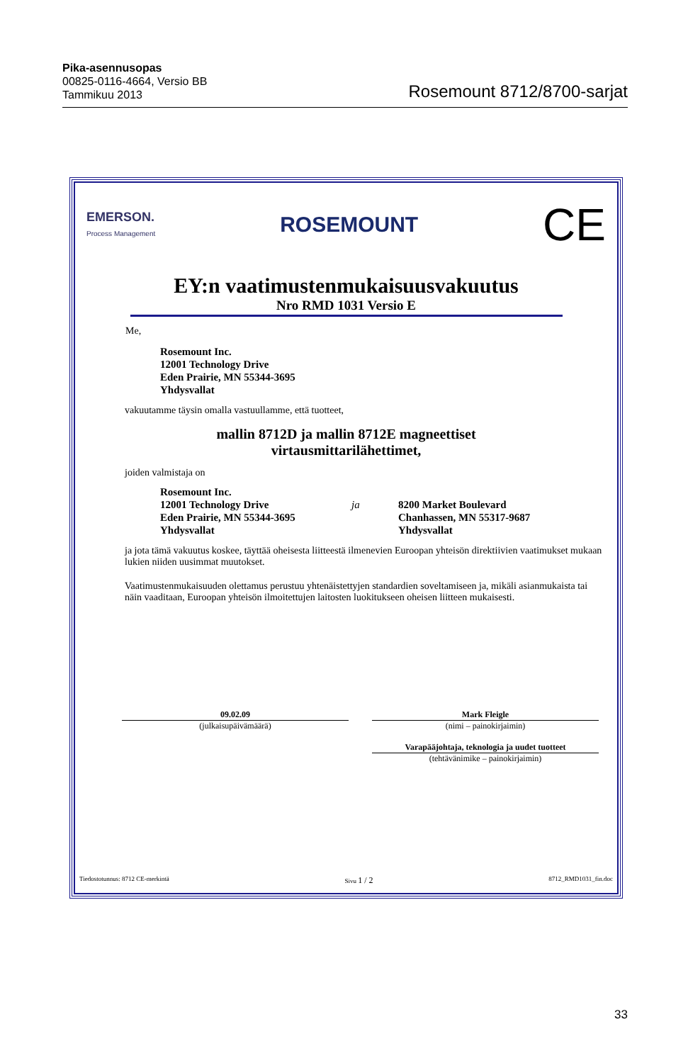Pika-asennusopas
00825-0116-4664, Versio BB
Tammikuu 2013
Rosemount 8712/8700-sarjat
EMERSON.
Process Management
ROSEMOUNT
CE
EY:n vaatimustenmukaisuusvakuutus
Nro RMD 1031 Versio E
Me,
Rosemount Inc.
12001 Technology Drive
Eden Prairie, MN 55344-3695
Yhdysvallat
vakuutamme täysin omalla vastuullamme, että tuotteet,
mallin 8712D ja mallin 8712E magneettiset
virtausmittarilähettimet,
joiden valmistaja on
Rosemount Inc.
12001 Technology Drive
Eden Prairie, MN 55344-3695
Yhdysvallat
ja
8200 Market Boulevard
Chanhassen, MN 55317-9687
Yhdysvallat
ja jota tämä vakuutus koskee, täyttää oheisesta liitteestä ilmenevien Euroopan yhteisön direktiivien vaatimukset mukaan lukien niiden uusimmat muutokset.
Vaatimustenmukaisuuden olettamus perustuu yhtenäistettyjen standardien soveltamiseen ja, mikäli asianmukaista tai näin vaaditaan, Euroopan yhteisön ilmoitettujen laitosten luokitukseen oheisen liitteen mukaisesti.
09.02.09
(julkaisupäivämäärä)
Mark Fleigle
(nimi – painokirjaimin)
Varapääjohtaja, teknologia ja uudet tuotteet
(tehtävänimike – painokirjaimin)
Tiedostotunnus: 8712 CE-merkintä Sivu 1 / 2 8712_RMD1031_fin.doc
33